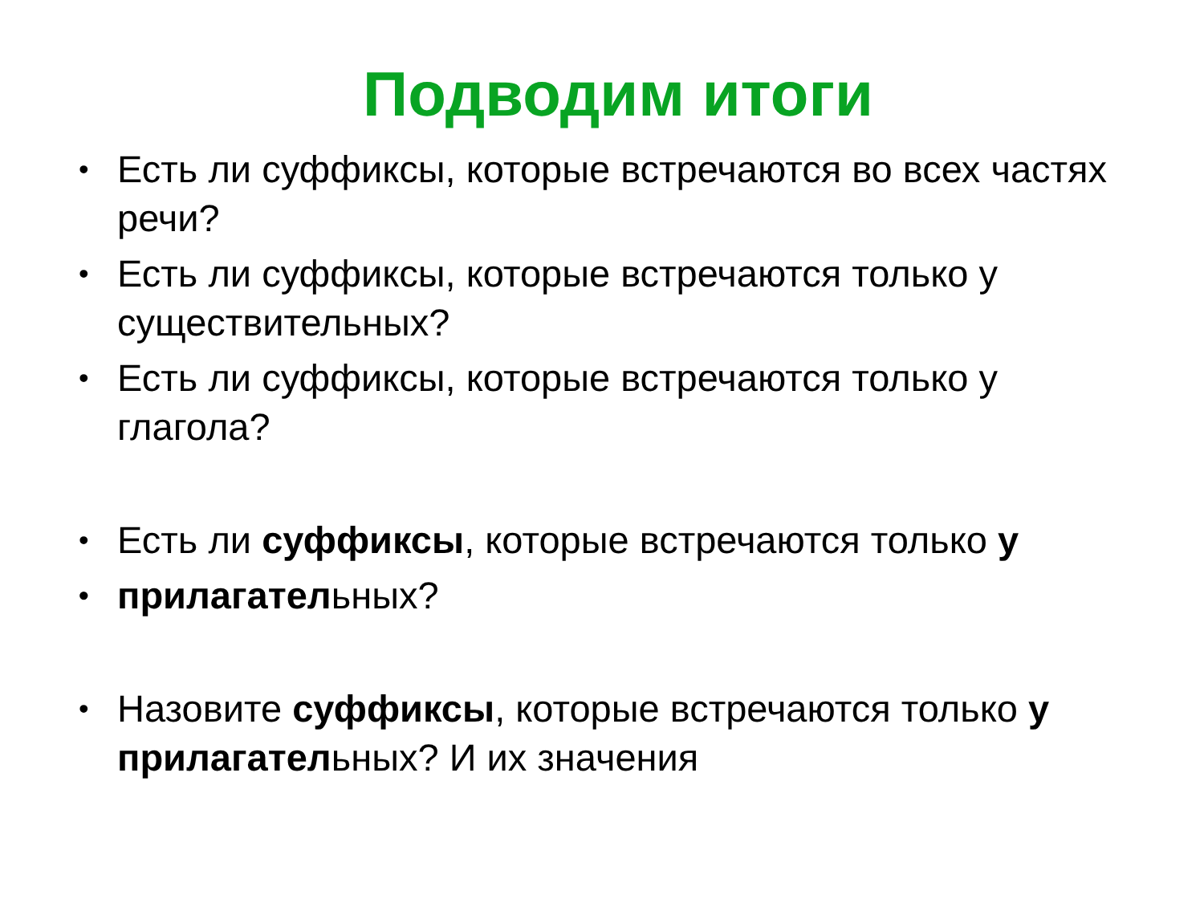Подводим итоги
• Есть ли суффиксы, которые встречаются во всех частях речи?
• Есть ли суффиксы, которые встречаются только у существительных?
• Есть ли суффиксы, которые встречаются только у глагола?
• Есть ли суффиксы, которые встречаются только у
• прилагательных?
• Назовите суффиксы, которые встречаются только у прилагательных? И их значения